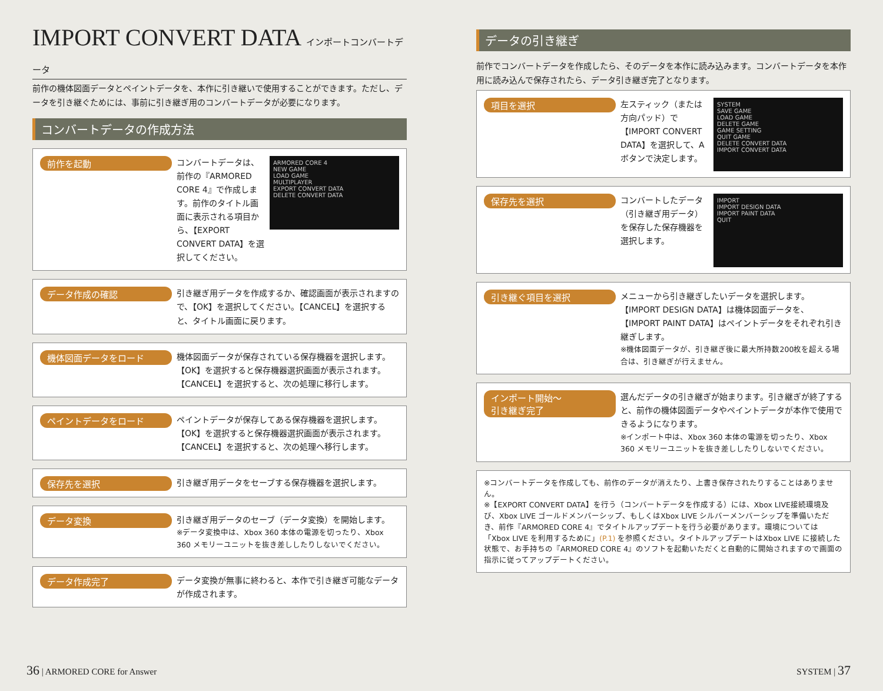IMPORT CONVERT DATA インポートコンバートデータ
前作の機体図面データとペイントデータを、本作に引き継いで使用することができます。ただし、データを引き継ぐためには、事前に引き継ぎ用のコンバートデータが必要になります。
コンバートデータの作成方法
前作を起動
コンバートデータは、前作の『ARMORED CORE 4』で作成します。前作のタイトル画面に表示される項目から、【EXPORT CONVERT DATA】を選択してください。
ARMORED CORE 4
NEW GAME
LOAD GAME
MULTIPLAYER
EXPORT CONVERT DATA
DELETE CONVERT DATA
データ作成の確認
引き継ぎ用データを作成するか、確認画面が表示されますので、【OK】を選択してください。【CANCEL】を選択すると、タイトル画面に戻ります。
機体図面データをロード
機体図面データが保存されている保存機器を選択します。【OK】を選択すると保存機器選択画面が表示されます。【CANCEL】を選択すると、次の処理に移行します。
ペイントデータをロード
ペイントデータが保存してある保存機器を選択します。【OK】を選択すると保存機器選択画面が表示されます。【CANCEL】を選択すると、次の処理へ移行します。
保存先を選択
引き継ぎ用データをセーブする保存機器を選択します。
データ変換
引き継ぎ用データのセーブ（データ変換）を開始します。
※データ変換中は、Xbox 360 本体の電源を切ったり、Xbox 360 メモリーユニットを抜き差ししたりしないでください。
データ作成完了
データ変換が無事に終わると、本作で引き継ぎ可能なデータが作成されます。
データの引き継ぎ
前作でコンバートデータを作成したら、そのデータを本作に読み込みます。コンバートデータを本作用に読み込んで保存されたら、データ引き継ぎ完了となります。
項目を選択
左スティック（または方向パッド）で【IMPORT CONVERT DATA】を選択して、Aボタンで決定します。
SYSTEM
SAVE GAME
LOAD GAME
DELETE GAME
GAME SETTING
QUIT GAME
DELETE CONVERT DATA
IMPORT CONVERT DATA
保存先を選択
コンバートしたデータ（引き継ぎ用データ）を保存した保存機器を選択します。
IMPORT
IMPORT DESIGN DATA
IMPORT PAINT DATA
QUIT
引き継ぐ項目を選択
メニューから引き継ぎしたいデータを選択します。【IMPORT DESIGN DATA】は機体図面データを、【IMPORT PAINT DATA】はペイントデータをそれぞれ引き継ぎします。
※機体図面データが、引き継ぎ後に最大所持数200枚を超える場合は、引き継ぎが行えません。
インポート開始～
引き継ぎ完了
選んだデータの引き継ぎが始まります。引き継ぎが終了すると、前作の機体図面データやペイントデータが本作で使用できるようになります。
※インポート中は、Xbox 360 本体の電源を切ったり、Xbox 360 メモリーユニットを抜き差ししたりしないでください。
※コンバートデータを作成しても、前作のデータが消えたり、上書き保存されたりすることはありません。
※【EXPORT CONVERT DATA】を行う（コンバートデータを作成する）には、Xbox LIVE接続環境及び、Xbox LIVE ゴールドメンバーシップ、もしくはXbox LIVE シルバーメンバーシップを準備いただき、前作『ARMORED CORE 4』でタイトルアップデートを行う必要があります。環境については「Xbox LIVE を利用するために」(P.1) を参照ください。タイトルアップデートはXbox LIVE に接続した状態で、お手持ちの『ARMORED CORE 4』のソフトを起動いただくと自動的に開始されますので画面の指示に従ってアップデートください。
36 | ARMORED CORE for Answer SYSTEM | 37